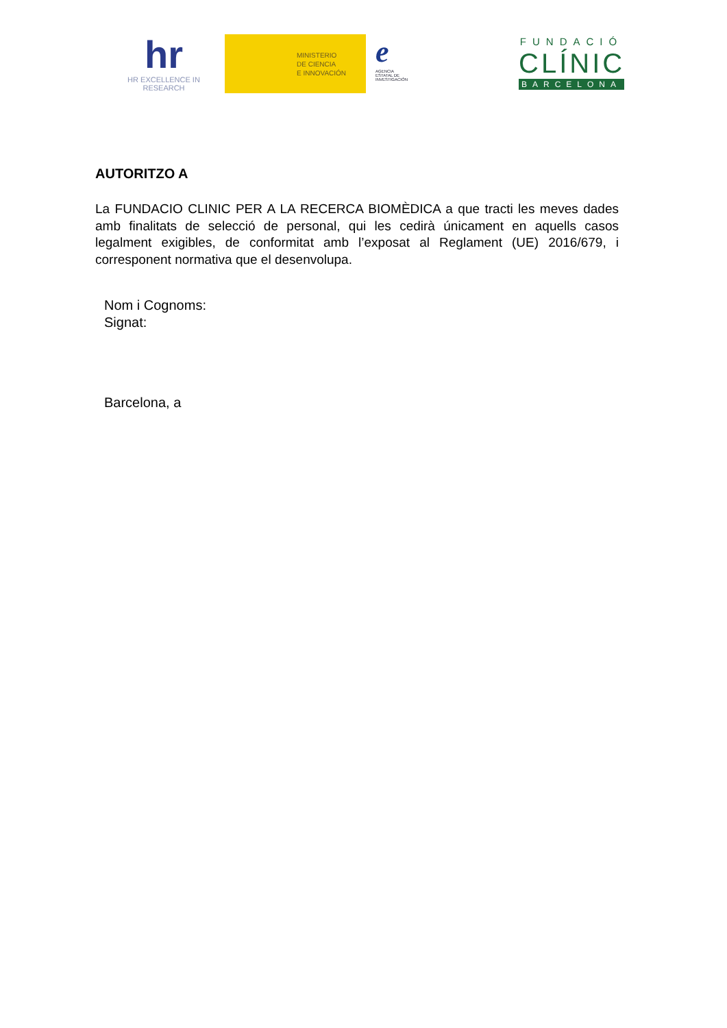hr
HR EXCELLENCE IN RESEARCH
MINISTERIO
DE CIENCIA
E INNOVACIÓN
e
AGENCIA
ESTATAL DE
INVESTIGACIÓN
FUNDACIÓ
CLÍNIC
BARCELONA
AUTORITZO A
La FUNDACIO CLINIC PER A LA RECERCA BIOMÈDICA a que tracti les meves dades amb finalitats de selecció de personal, qui les cedirà únicament en aquells casos legalment exigibles, de conformitat amb l’exposat al Reglament (UE) 2016/679, i corresponent normativa que el desenvolupa.
Nom i Cognoms:
Signat:
Barcelona, a